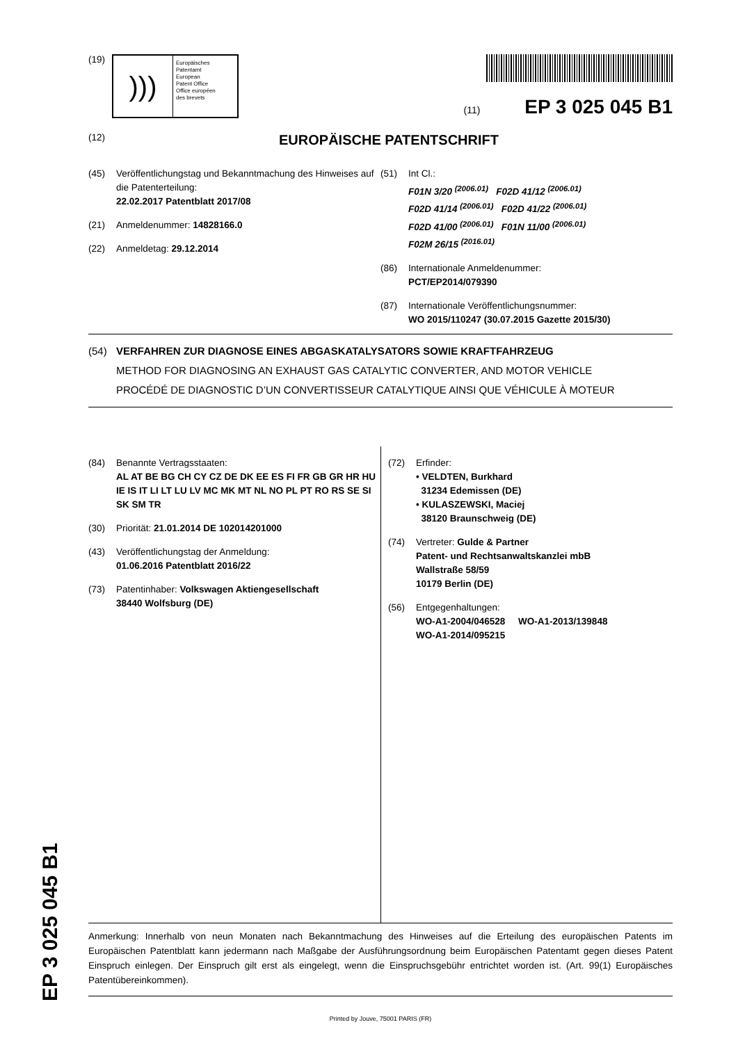(19)
)))
Europäisches
Patentamt
European
Patent Office
Office européen
des brevets
(11) EP 3 025 045 B1
(12) EUROPÄISCHE PATENTSCHRIFT
(45) Veröffentlichungstag und Bekanntmachung des Hinweises auf die Patenterteilung:
22.02.2017 Patentblatt 2017/08
(21) Anmeldenummer: 14828166.0
(22) Anmeldetag: 29.12.2014
(51) Int Cl.:
F01N 3/20 <sup>(2006.01)</sup> F02D 41/12 <sup>(2006.01)</sup>
F02D 41/14 <sup>(2006.01)</sup> F02D 41/22 <sup>(2006.01)</sup>
F02D 41/00 <sup>(2006.01)</sup> F01N 11/00 <sup>(2006.01)</sup>
F02M 26/15 <sup>(2016.01)</sup>
(86) Internationale Anmeldenummer:
PCT/EP2014/079390
(87) Internationale Veröffentlichungsnummer:
WO 2015/110247 (30.07.2015 Gazette 2015/30)
(54) VERFAHREN ZUR DIAGNOSE EINES ABGASKATALYSATORS SOWIE KRAFTFAHRZEUG
METHOD FOR DIAGNOSING AN EXHAUST GAS CATALYTIC CONVERTER, AND MOTOR VEHICLE
PROCÉDÉ DE DIAGNOSTIC D’UN CONVERTISSEUR CATALYTIQUE AINSI QUE VÉHICULE À MOTEUR
(84) Benannte Vertragsstaaten:
AL AT BE BG CH CY CZ DE DK EE ES FI FR GB GR HR HU IE IS IT LI LT LU LV MC MK MT NL NO PL PT RO RS SE SI SK SM TR
(30) Priorität: 21.01.2014 DE 102014201000
(43) Veröffentlichungstag der Anmeldung:
01.06.2016 Patentblatt 2016/22
(73) Patentinhaber: Volkswagen Aktiengesellschaft
38440 Wolfsburg (DE)
(72) Erfinder:
• VELDTEN, Burkhard
31234 Edemissen (DE)
• KULASZEWSKI, Maciej
38120 Braunschweig (DE)
(74) Vertreter: Gulde & Partner
Patent- und Rechtsanwaltskanzlei mbB
Wallstraße 58/59
10179 Berlin (DE)
(56) Entgegenhaltungen:
WO-A1-2004/046528 WO-A1-2013/139848
WO-A1-2014/095215
Anmerkung: Innerhalb von neun Monaten nach Bekanntmachung des Hinweises auf die Erteilung des europäischen Patents im Europäischen Patentblatt kann jedermann nach Maßgabe der Ausführungsordnung beim Europäischen Patentamt gegen dieses Patent Einspruch einlegen. Der Einspruch gilt erst als eingelegt, wenn die Einspruchsgebühr entrichtet worden ist. (Art. 99(1) Europäisches Patentübereinkommen).
Printed by Jouve, 75001 PARIS (FR)
EP 3 025 045 B1